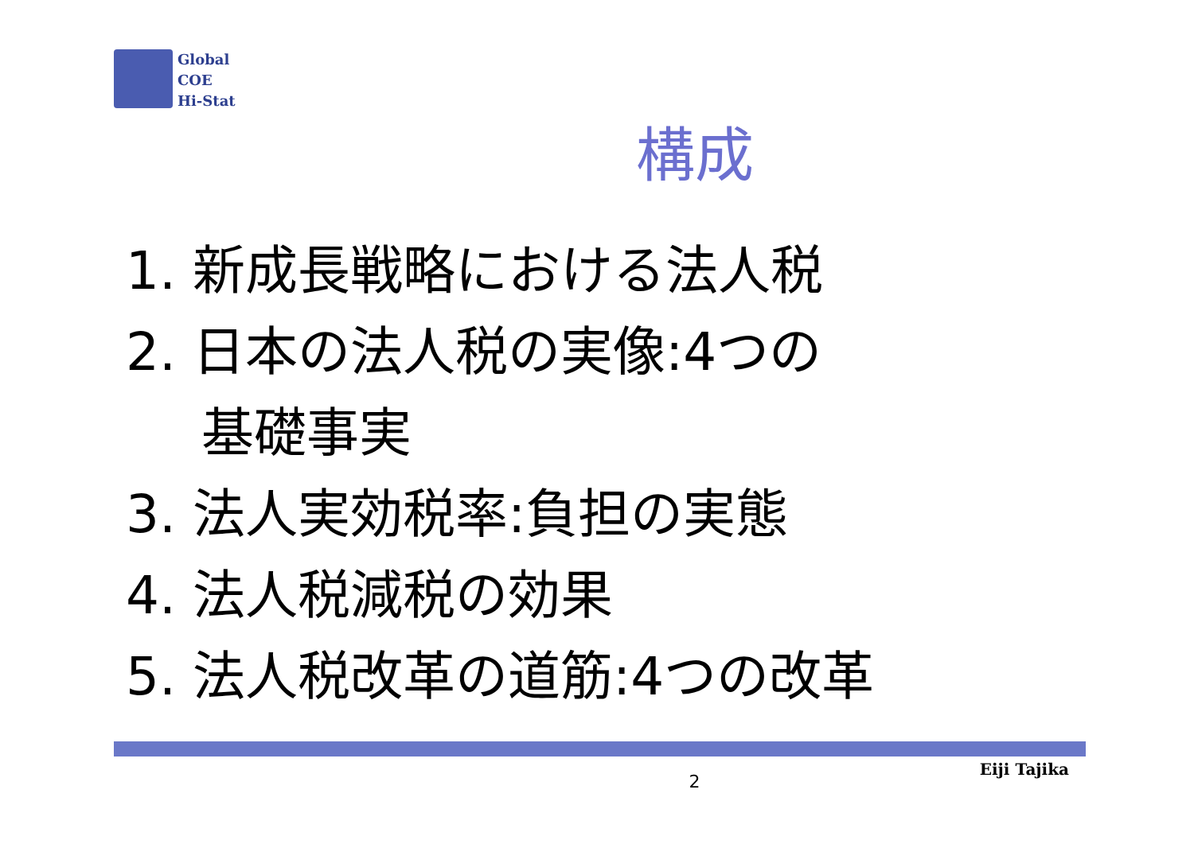Global
COE
Hi-Stat
構成
1. 新成長戦略における法人税
2. 日本の法人税の実像:4つの
基礎事実
3. 法人実効税率:負担の実態
4. 法人税減税の効果
5. 法人税改革の道筋:4つの改革
Eiji Tajika
2